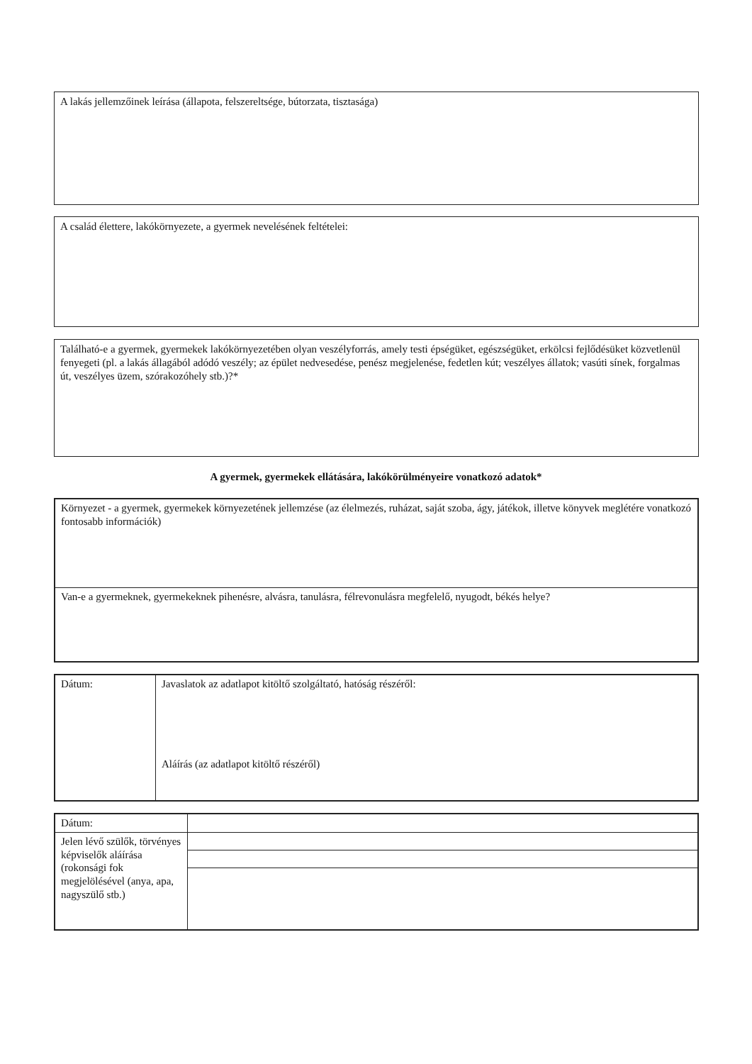A lakás jellemzőinek leírása (állapota, felszereltsége, bútorzata, tisztasága)
A család élettere, lakókörnyezete, a gyermek nevelésének feltételei:
Található-e a gyermek, gyermekek lakókörnyezetében olyan veszélyforrás, amely testi épségüket, egészségüket, erkölcsi fejlődésüket közvetlenül fenyegeti (pl. a lakás állagából adódó veszély; az épület nedvesedése, penész megjelenése, fedetlen kút; veszélyes állatok; vasúti sínek, forgalmas út, veszélyes üzem, szórakozóhely stb.)?*
A gyermek, gyermekek ellátására, lakókörülményeire vonatkozó adatok*
| Környezet - a gyermek, gyermekek környezetének jellemzése (az élelmezés, ruházat, saját szoba, ágy, játékok, illetve könyvek meglétére vonatkozó fontosabb információk) |
| Van-e a gyermeknek, gyermekeknek pihenésre, alvásra, tanulásra, félrevonulásra megfelelő, nyugodt, békés helye? |
| Dátum: | Javaslatok az adatlapot kitöltő szolgáltató, hatóság részéről: Aláírás (az adatlapot kitöltő részéről) |
| Dátum: | |
| Jelen lévő szülők, törvényes képviselők aláírása (rokonsági fok megjelölésével (anya, apa, nagyszülő stb.) | |